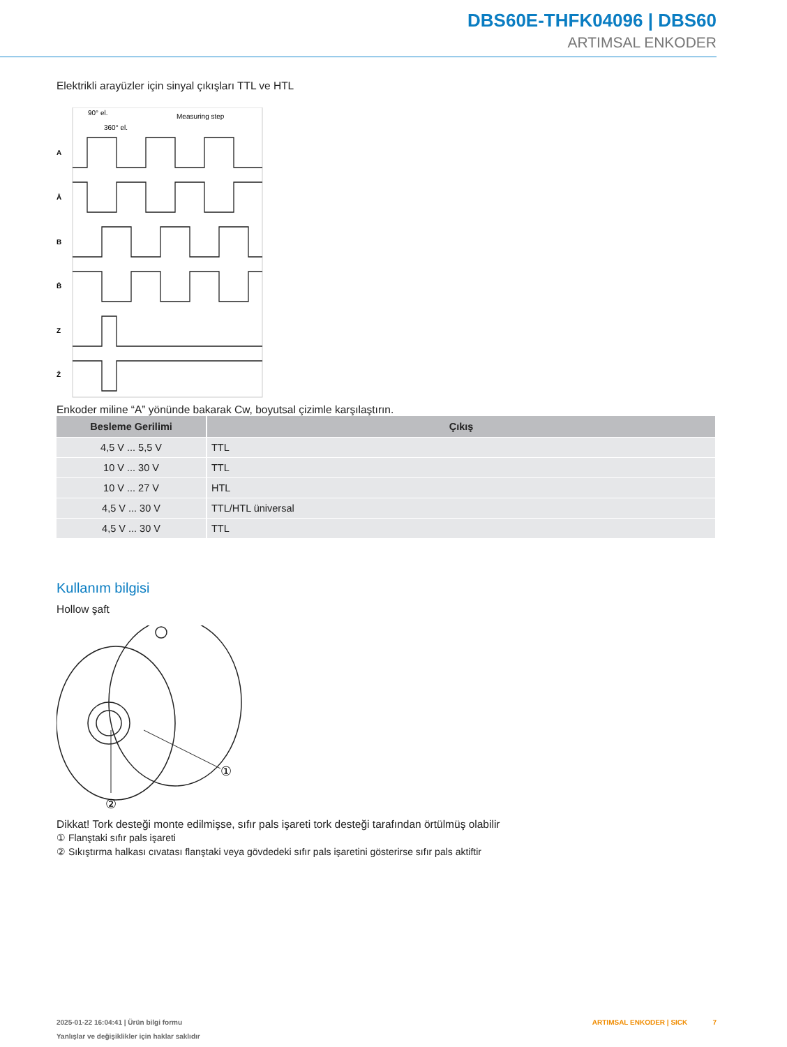DBS60E-THFK04096 | DBS60
ARTIMSAL ENKODER
Elektrikli arayüzler için sinyal çıkışları TTL ve HTL
A
Ā
B
B̄
Z
Z̄
90° el.
360° el.
Measuring step
Enkoder miline “A” yönünde bakarak Cw, boyutsal çizimle karşılaştırın.
| Besleme Gerilimi | Çıkış |
| --- | --- |
| 4,5 V ... 5,5 V | TTL |
| 10 V ... 30 V | TTL |
| 10 V ... 27 V | HTL |
| 4,5 V ... 30 V | TTL/HTL üniversal |
| 4,5 V ... 30 V | TTL |
Kullanım bilgisi
Hollow şaft
①
②
Dikkat! Tork desteği monte edilmişse, sıfır pals işareti tork desteği tarafından örtülmüş olabilir
① Flanştaki sıfır pals işareti
② Sıkıştırma halkası cıvatası flanştaki veya gövdedeki sıfır pals işaretini gösterirse sıfır pals aktiftir
ARTIMSAL ENKODER | SICK 7
2025-01-22 16:04:41 | Ürün bilgi formu
Yanlışlar ve değişiklikler için haklar saklıdır